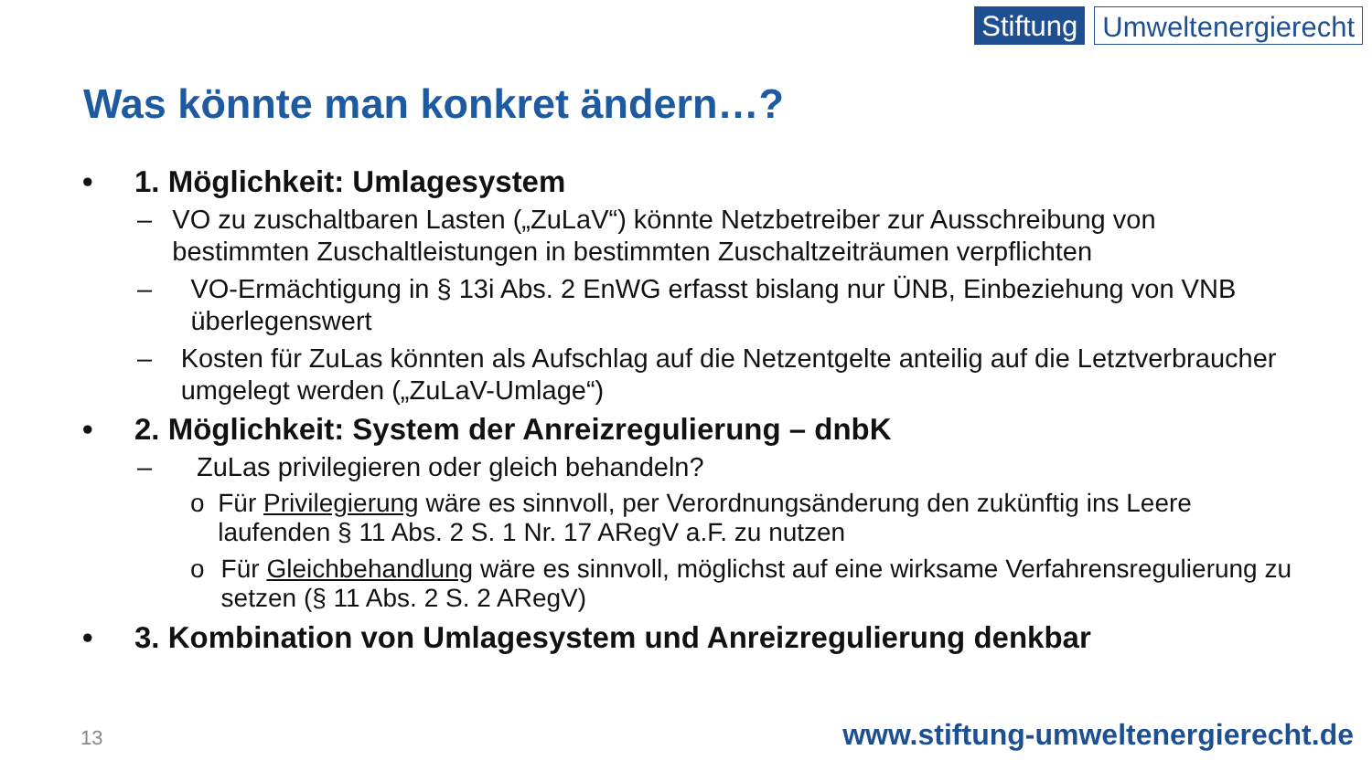Stiftung Umweltenergierecht
Was könnte man konkret ändern…?
• 1. Möglichkeit: Umlagesystem
– VO zu zuschaltbaren Lasten („ZuLaV“) könnte Netzbetreiber zur Ausschreibung von bestimmten Zuschaltleistungen in bestimmten Zuschaltzeiträumen verpflichten
– VO-Ermächtigung in § 13i Abs. 2 EnWG erfasst bislang nur ÜNB, Einbeziehung von VNB überlegenswert
– Kosten für ZuLas könnten als Aufschlag auf die Netzentgelte anteilig auf die Letztverbraucher umgelegt werden („ZuLaV-Umlage“)
• 2. Möglichkeit: System der Anreizregulierung – dnbK
– ZuLas privilegieren oder gleich behandeln?
o Für Privilegierung wäre es sinnvoll, per Verordnungsänderung den zukünftig ins Leere laufenden § 11 Abs. 2 S. 1 Nr. 17 ARegV a.F. zu nutzen
o Für Gleichbehandlung wäre es sinnvoll, möglichst auf eine wirksame Verfahrensregulierung zu setzen (§ 11 Abs. 2 S. 2 ARegV)
• 3. Kombination von Umlagesystem und Anreizregulierung denkbar
13
www.stiftung-umweltenergierecht.de